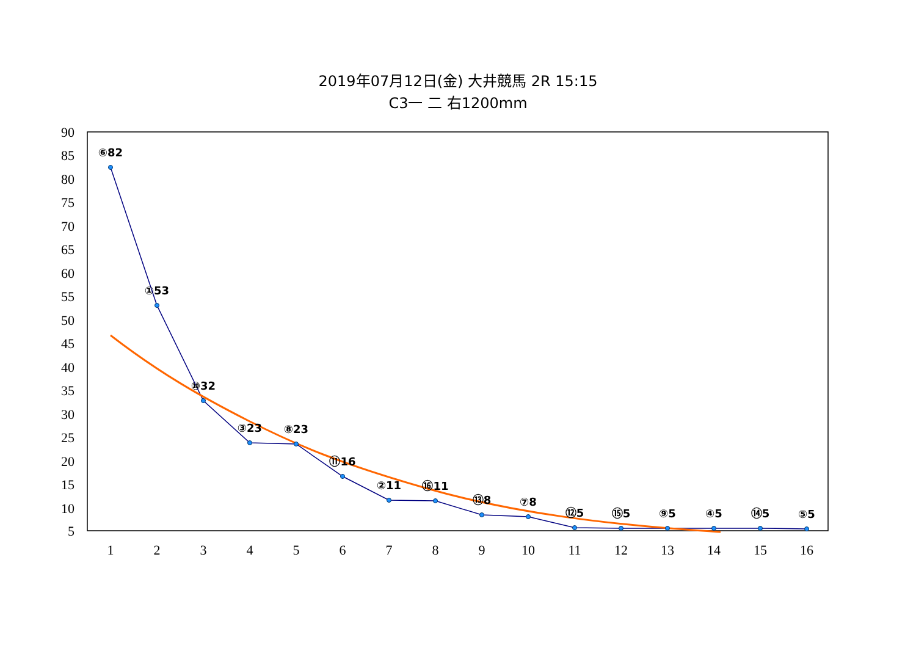2019年07月12日(金) 大井競馬 2R 15:15
C3一 二 右1200mm
90
85
80
75
70
65
60
55
50
45
40
35
30
25
20
15
10
5
1
2
3
4
5
6
7
8
9
10
11
12
13
14
15
16
⑥82
①53
⑩32
③23
⑧23
⑪16
②11
⑯11
⑬8
⑦8
⑫5
⑮5
⑨5
④5
⑭5
⑤5